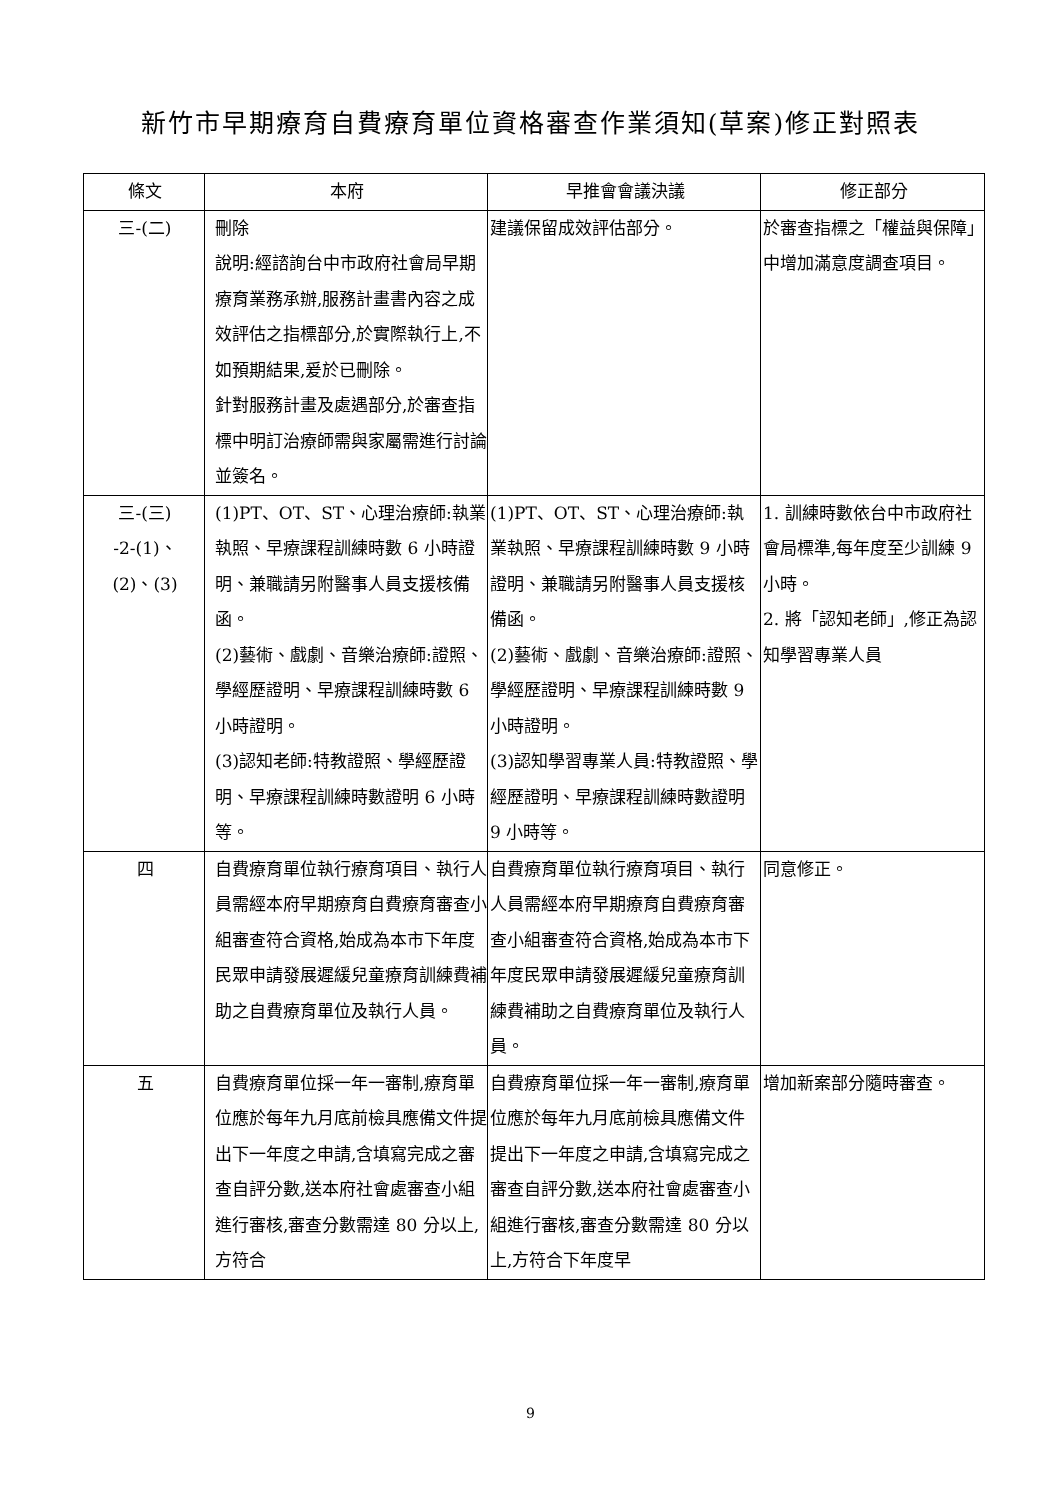新竹市早期療育自費療育單位資格審查作業須知(草案)修正對照表
| 條文 | 本府 | 早推會會議決議 | 修正部分 |
| --- | --- | --- | --- |
| 三-(二) | 刪除 說明:經諮詢台中市政府社會局早期療育業務承辦,服務計畫書內容之成效評估之指標部分,於實際執行上,不如預期結果,爰於已刪除。 針對服務計畫及處遇部分,於審查指標中明訂治療師需與家屬需進行討論並簽名。 | 建議保留成效評估部分。 | 於審查指標之「權益與保障」中增加滿意度調查項目。 |
| 三-(三) -2-(1)、 (2)、(3) | (1)PT、OT、ST、心理治療師:執業執照、早療課程訓練時數 6 小時證明、兼職請另附醫事人員支援核備函。 (2)藝術、戲劇、音樂治療師:證照、學經歷證明、早療課程訓練時數 6 小時證明。 (3)認知老師:特教證照、學經歷證明、早療課程訓練時數證明 6 小時等。 | (1)PT、OT、ST、心理治療師:執業執照、早療課程訓練時數 9 小時證明、兼職請另附醫事人員支援核備函。 (2)藝術、戲劇、音樂治療師:證照、學經歷證明、早療課程訓練時數 9 小時證明。 (3)認知學習專業人員:特教證照、學經歷證明、早療課程訓練時數證明 9 小時等。 | 1. 訓練時數依台中市政府社會局標準,每年度至少訓練 9 小時。 2. 將「認知老師」,修正為認知學習專業人員 |
| 四 | 自費療育單位執行療育項目、執行人員需經本府早期療育自費療育審查小組審查符合資格,始成為本市下年度民眾申請發展遲緩兒童療育訓練費補助之自費療育單位及執行人員。 | 自費療育單位執行療育項目、執行人員需經本府早期療育自費療育審查小組審查符合資格,始成為本市下年度民眾申請發展遲緩兒童療育訓練費補助之自費療育單位及執行人員。 | 同意修正。 |
| 五 | 自費療育單位採一年一審制,療育單位應於每年九月底前檢具應備文件提出下一年度之申請,含填寫完成之審查自評分數,送本府社會處審查小組進行審核,審查分數需達 80 分以上,方符合 | 自費療育單位採一年一審制,療育單位應於每年九月底前檢具應備文件提出下一年度之申請,含填寫完成之審查自評分數,送本府社會處審查小組進行審核,審查分數需達 80 分以上,方符合下年度早 | 增加新案部分隨時審查。 |
9